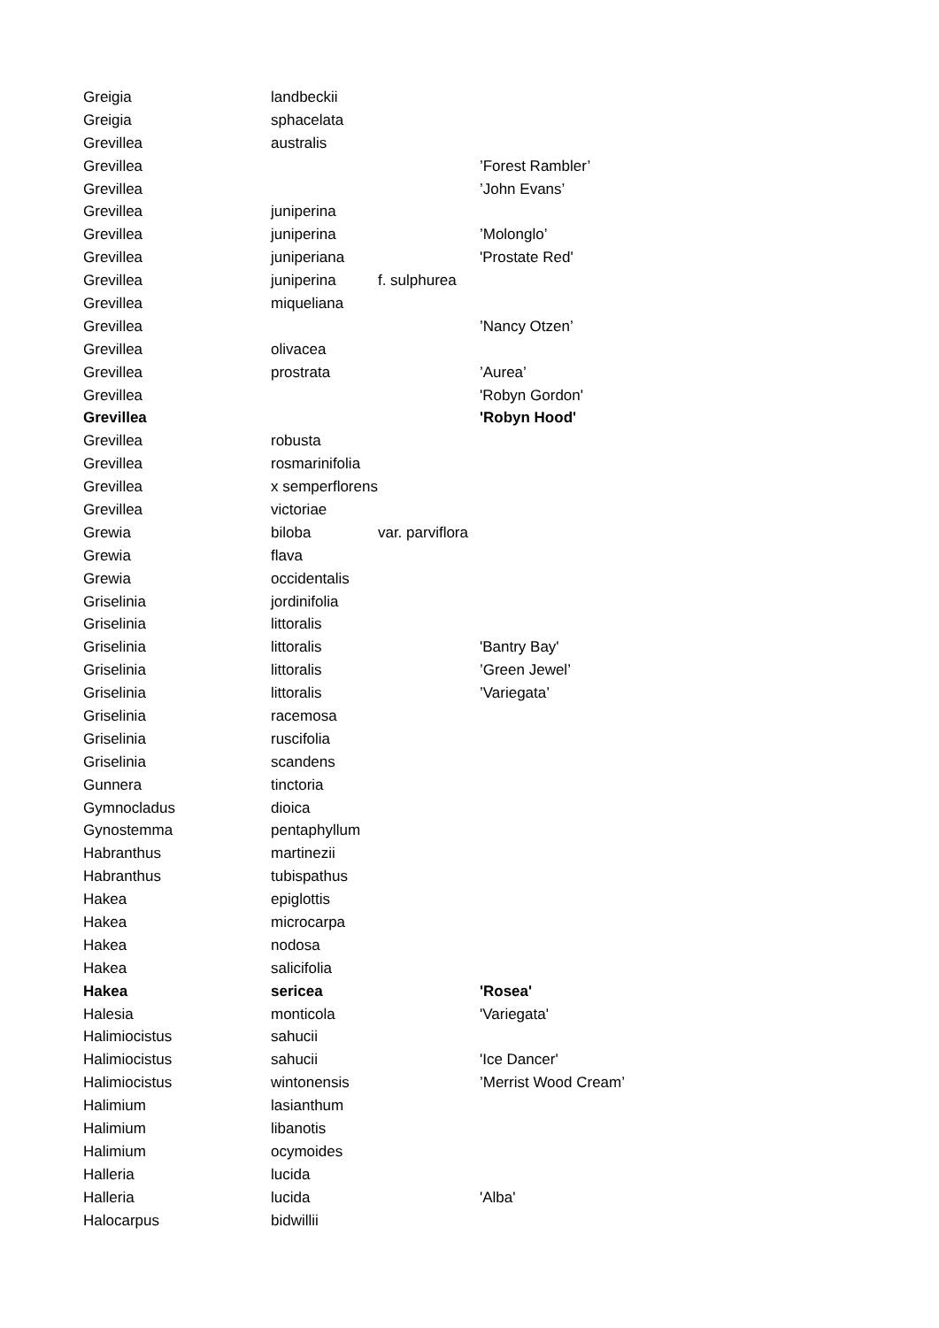| Greigia | landbeckii | | |
| Greigia | sphacelata | | |
| Grevillea | australis | | |
| Grevillea | | | ’Forest Rambler’ |
| Grevillea | | | ’John Evans’ |
| Grevillea | juniperina | | |
| Grevillea | juniperina | | ’Molonglo’ |
| Grevillea | juniperiana | | 'Prostate Red' |
| Grevillea | juniperina | f. sulphurea | |
| Grevillea | miqueliana | | |
| Grevillea | | | ’Nancy Otzen’ |
| Grevillea | olivacea | | |
| Grevillea | prostrata | | ’Aurea’ |
| Grevillea | | | 'Robyn Gordon' |
| Grevillea | | | 'Robyn Hood' |
| Grevillea | robusta | | |
| Grevillea | rosmarinifolia | | |
| Grevillea | x semperflorens | | |
| Grevillea | victoriae | | |
| Grewia | biloba | var. parviflora | |
| Grewia | flava | | |
| Grewia | occidentalis | | |
| Griselinia | jordinifolia | | |
| Griselinia | littoralis | | |
| Griselinia | littoralis | | 'Bantry Bay' |
| Griselinia | littoralis | | ’Green Jewel’ |
| Griselinia | littoralis | | ’Variegata’ |
| Griselinia | racemosa | | |
| Griselinia | ruscifolia | | |
| Griselinia | scandens | | |
| Gunnera | tinctoria | | |
| Gymnocladus | dioica | | |
| Gynostemma | pentaphyllum | | |
| Habranthus | martinezii | | |
| Habranthus | tubispathus | | |
| Hakea | epiglottis | | |
| Hakea | microcarpa | | |
| Hakea | nodosa | | |
| Hakea | salicifolia | | |
| Hakea | sericea | | 'Rosea' |
| Halesia | monticola | | 'Variegata' |
| Halimiocistus | sahucii | | |
| Halimiocistus | sahucii | | 'Ice Dancer' |
| Halimiocistus | wintonensis | | ’Merrist Wood Cream’ |
| Halimium | lasianthum | | |
| Halimium | libanotis | | |
| Halimium | ocymoides | | |
| Halleria | lucida | | |
| Halleria | lucida | | 'Alba' |
| Halocarpus | bidwillii | | |